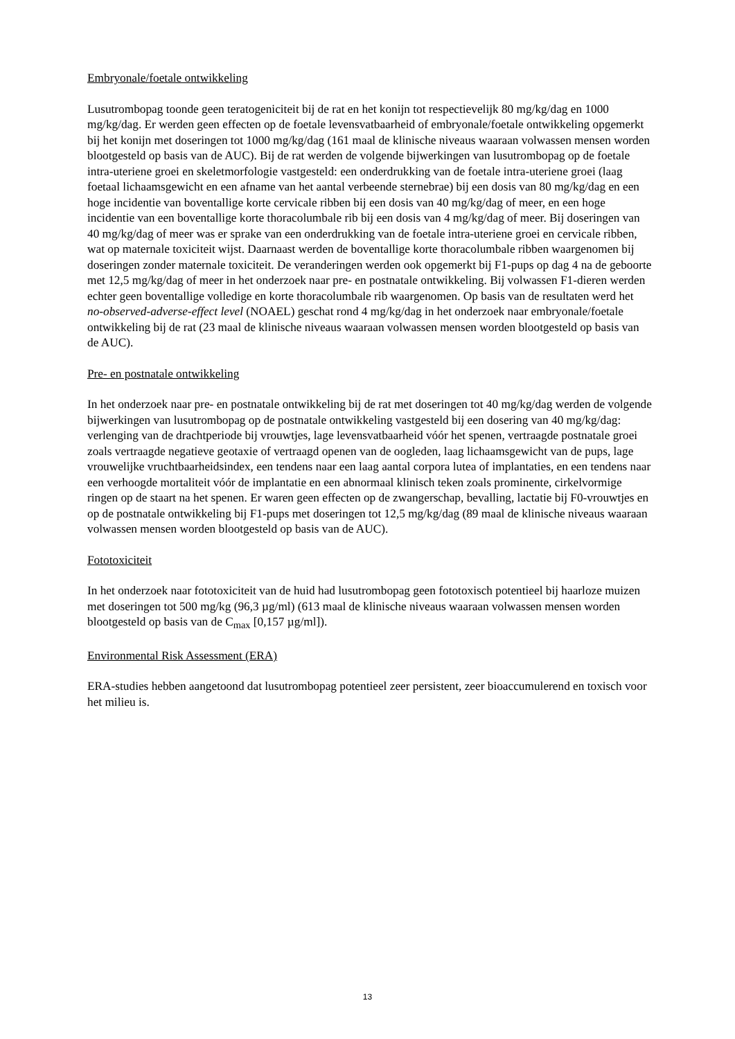Embryonale/foetale ontwikkeling
Lusutrombopag toonde geen teratogeniciteit bij de rat en het konijn tot respectievelijk 80 mg/kg/dag en 1000 mg/kg/dag. Er werden geen effecten op de foetale levensvatbaarheid of embryonale/foetale ontwikkeling opgemerkt bij het konijn met doseringen tot 1000 mg/kg/dag (161 maal de klinische niveaus waaraan volwassen mensen worden blootgesteld op basis van de AUC). Bij de rat werden de volgende bijwerkingen van lusutrombopag op de foetale intra-uteriene groei en skeletmorfologie vastgesteld: een onderdrukking van de foetale intra-uteriene groei (laag foetaal lichaamsgewicht en een afname van het aantal verbeende sternebrae) bij een dosis van 80 mg/kg/dag en een hoge incidentie van boventallige korte cervicale ribben bij een dosis van 40 mg/kg/dag of meer, en een hoge incidentie van een boventallige korte thoracolumbale rib bij een dosis van 4 mg/kg/dag of meer. Bij doseringen van 40 mg/kg/dag of meer was er sprake van een onderdrukking van de foetale intra-uteriene groei en cervicale ribben, wat op maternale toxiciteit wijst. Daarnaast werden de boventallige korte thoracolumbale ribben waargenomen bij doseringen zonder maternale toxiciteit. De veranderingen werden ook opgemerkt bij F1-pups op dag 4 na de geboorte met 12,5 mg/kg/dag of meer in het onderzoek naar pre- en postnatale ontwikkeling. Bij volwassen F1-dieren werden echter geen boventallige volledige en korte thoracolumbale rib waargenomen. Op basis van de resultaten werd het no-observed-adverse-effect level (NOAEL) geschat rond 4 mg/kg/dag in het onderzoek naar embryonale/foetale ontwikkeling bij de rat (23 maal de klinische niveaus waaraan volwassen mensen worden blootgesteld op basis van de AUC).
Pre- en postnatale ontwikkeling
In het onderzoek naar pre- en postnatale ontwikkeling bij de rat met doseringen tot 40 mg/kg/dag werden de volgende bijwerkingen van lusutrombopag op de postnatale ontwikkeling vastgesteld bij een dosering van 40 mg/kg/dag: verlenging van de drachtperiode bij vrouwtjes, lage levensvatbaarheid vóór het spenen, vertraagde postnatale groei zoals vertraagde negatieve geotaxie of vertraagd openen van de oogleden, laag lichaamsgewicht van de pups, lage vrouwelijke vruchtbaarheidsindex, een tendens naar een laag aantal corpora lutea of implantaties, en een tendens naar een verhoogde mortaliteit vóór de implantatie en een abnormaal klinisch teken zoals prominente, cirkelvormige ringen op de staart na het spenen. Er waren geen effecten op de zwangerschap, bevalling, lactatie bij F0-vrouwtjes en op de postnatale ontwikkeling bij F1-pups met doseringen tot 12,5 mg/kg/dag (89 maal de klinische niveaus waaraan volwassen mensen worden blootgesteld op basis van de AUC).
Fototoxiciteit
In het onderzoek naar fototoxiciteit van de huid had lusutrombopag geen fototoxisch potentieel bij haarloze muizen met doseringen tot 500 mg/kg (96,3 µg/ml) (613 maal de klinische niveaus waaraan volwassen mensen worden blootgesteld op basis van de C<sub>max</sub> [0,157 µg/ml]).
Environmental Risk Assessment (ERA)
ERA-studies hebben aangetoond dat lusutrombopag potentieel zeer persistent, zeer bioaccumulerend en toxisch voor het milieu is.
13